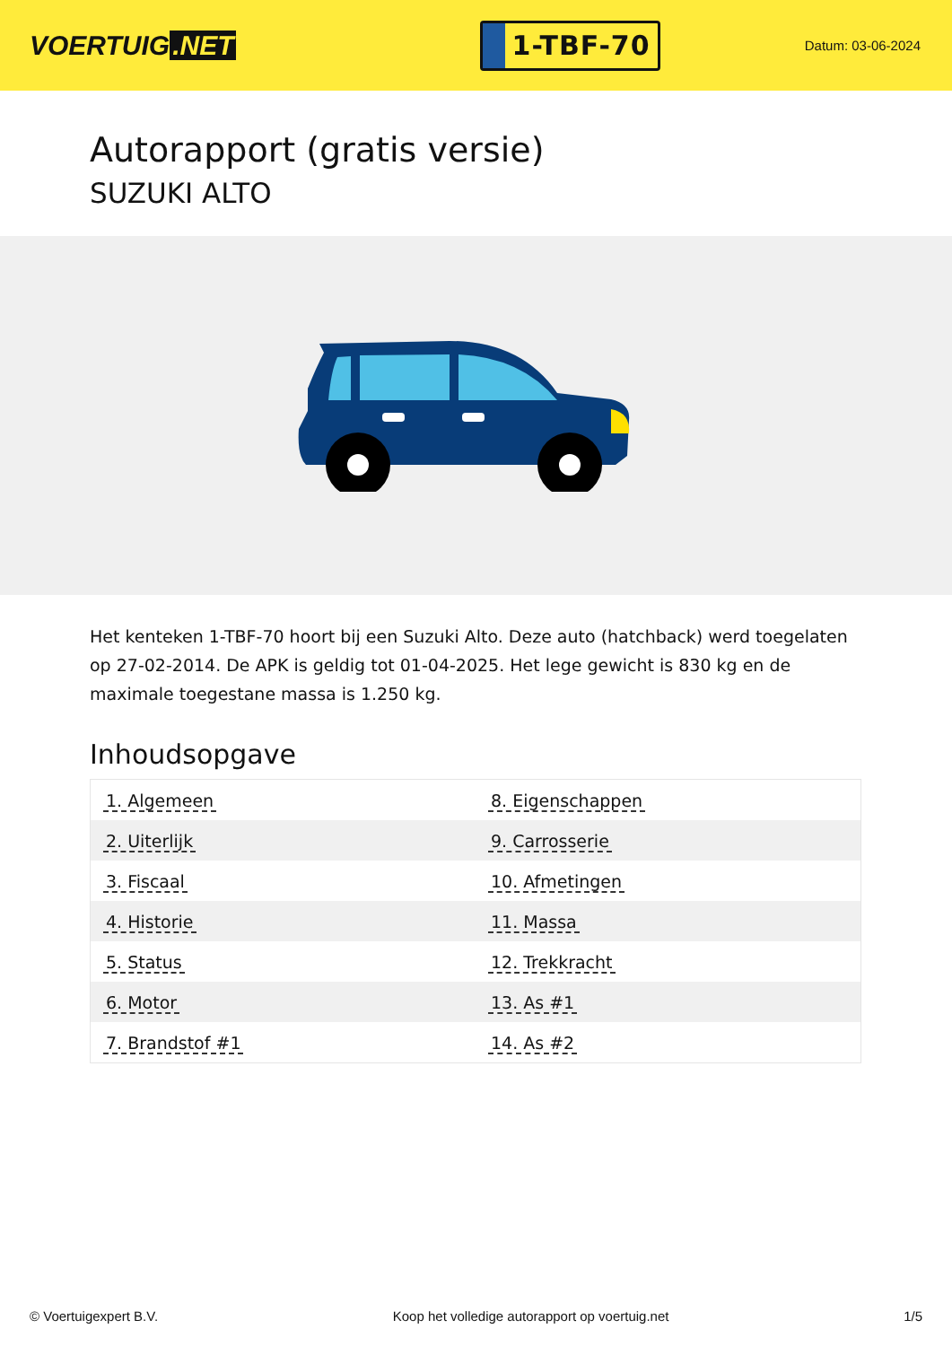VOERTUIG.NET
1-TBF-70
Datum: 03-06-2024
Autorapport (gratis versie)
SUZUKI ALTO
Het kenteken 1-TBF-70 hoort bij een Suzuki Alto. Deze auto (hatchback) werd toegelaten op 27-02-2014. De APK is geldig tot 01-04-2025. Het lege gewicht is 830 kg en de maximale toegestane massa is 1.250 kg.
Inhoudsopgave
| 1. Algemeen | 8. Eigenschappen |
| 2. Uiterlijk | 9. Carrosserie |
| 3. Fiscaal | 10. Afmetingen |
| 4. Historie | 11. Massa |
| 5. Status | 12. Trekkracht |
| 6. Motor | 13. As #1 |
| 7. Brandstof #1 | 14. As #2 |
© Voertuigexpert B.V. Koop het volledige autorapport op voertuig.net 1/5